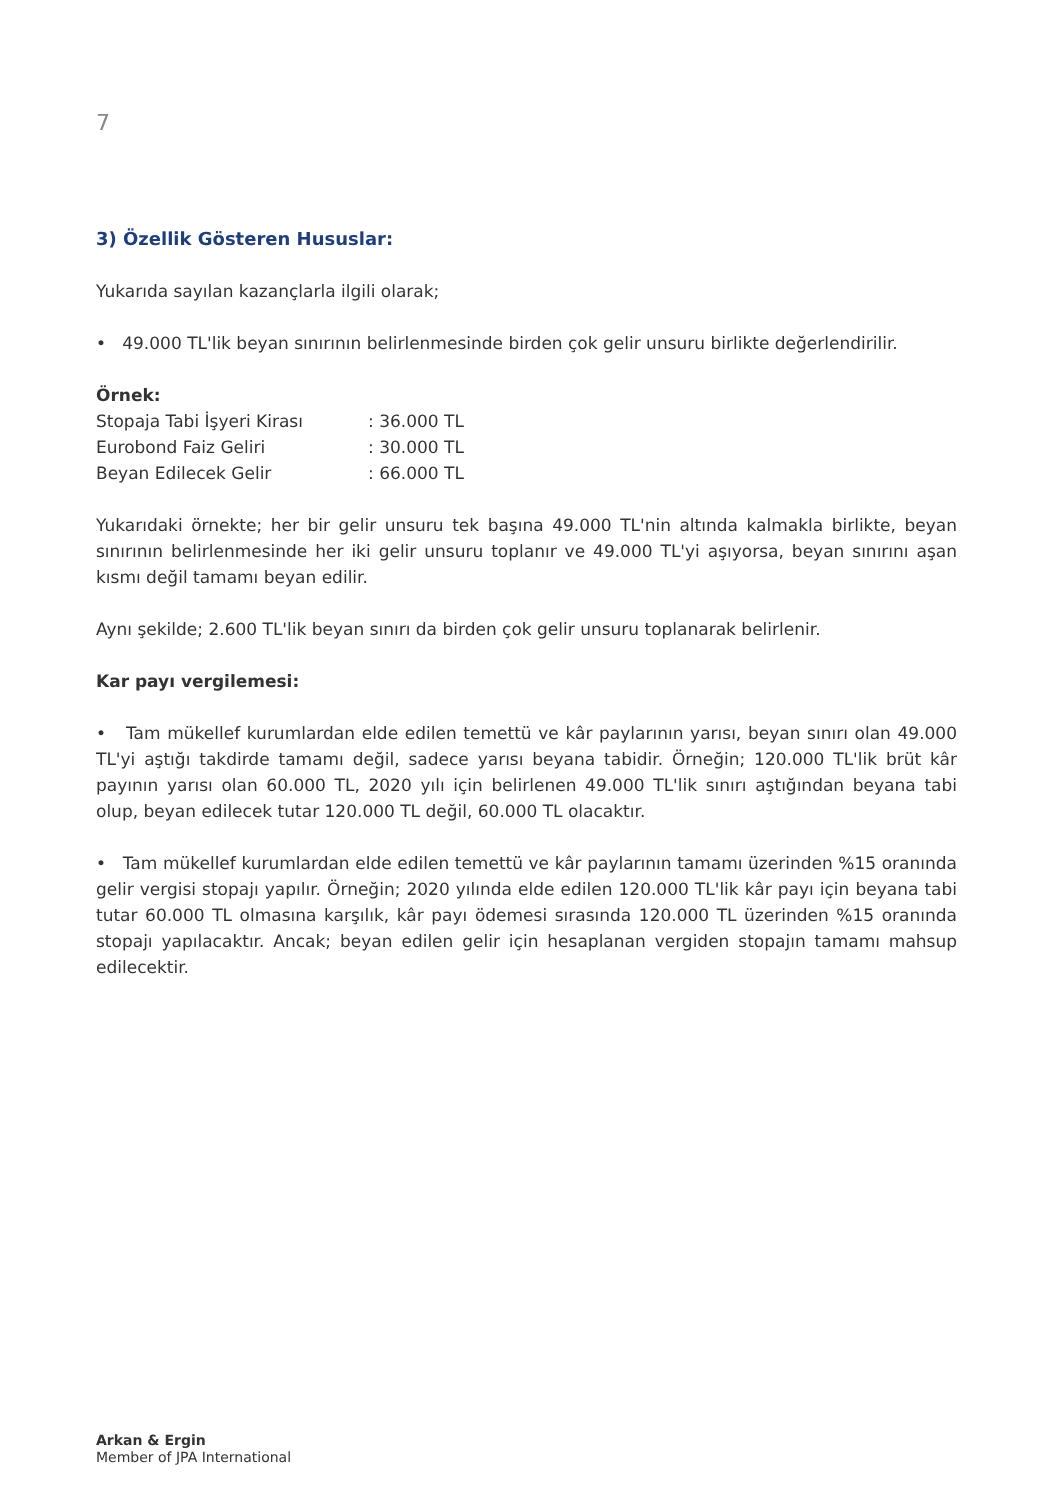7
3) Özellik Gösteren Hususlar:
Yukarıda sayılan kazançlarla ilgili olarak;
• 49.000 TL'lik beyan sınırının belirlenmesinde birden çok gelir unsuru birlikte değerlendirilir.
Örnek:
| Stopaja Tabi İşyeri Kirası | : 36.000 TL |
| Eurobond Faiz Geliri | : 30.000 TL |
| Beyan Edilecek Gelir | : 66.000 TL |
Yukarıdaki örnekte; her bir gelir unsuru tek başına 49.000 TL'nin altında kalmakla birlikte, beyan sınırının belirlenmesinde her iki gelir unsuru toplanır ve 49.000 TL'yi aşıyorsa, beyan sınırını aşan kısmı değil tamamı beyan edilir.
Aynı şekilde; 2.600 TL'lik beyan sınırı da birden çok gelir unsuru toplanarak belirlenir.
Kar payı vergilemesi:
• Tam mükellef kurumlardan elde edilen temettü ve kâr paylarının yarısı, beyan sınırı olan 49.000 TL'yi aştığı takdirde tamamı değil, sadece yarısı beyana tabidir. Örneğin; 120.000 TL'lik brüt kâr payının yarısı olan 60.000 TL, 2020 yılı için belirlenen 49.000 TL'lik sınırı aştığından beyana tabi olup, beyan edilecek tutar 120.000 TL değil, 60.000 TL olacaktır.
• Tam mükellef kurumlardan elde edilen temettü ve kâr paylarının tamamı üzerinden %15 oranında gelir vergisi stopajı yapılır. Örneğin; 2020 yılında elde edilen 120.000 TL'lik kâr payı için beyana tabi tutar 60.000 TL olmasına karşılık, kâr payı ödemesi sırasında 120.000 TL üzerinden %15 oranında stopajı yapılacaktır. Ancak; beyan edilen gelir için hesaplanan vergiden stopajın tamamı mahsup edilecektir.
Arkan & Ergin
Member of JPA International